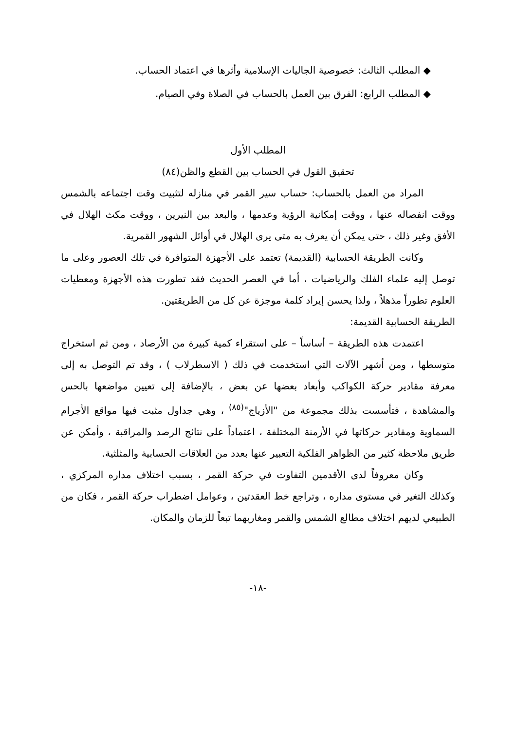◆ المطلب الثالث: خصوصية الجاليات الإسلامية وأثرها في اعتماد الحساب.
◆ المطلب الرابع: الفرق بين العمل بالحساب في الصلاة وفي الصيام.
المطلب الأول
تحقيق القول في الحساب بين القطع والظن(٨٤)
المراد من العمل بالحساب: حساب سير القمر في منازله لتثبيت وقت اجتماعه بالشمس ووقت انفصاله عنها ، ووقت إمكانية الرؤية وعدمها ، والبعد بين النيرين ، ووقت مكث الهلال في الأفق وغير ذلك ، حتى يمكن أن يعرف به متى يرى الهلال في أوائل الشهور القمرية.
وكانت الطريقة الحسابية (القديمة) تعتمد على الأجهزة المتوافرة في تلك العصور وعلى ما توصل إليه علماء الفلك والرياضيات ، أما في العصر الحديث فقد تطورت هذه الأجهزة ومعطيات العلوم تطوراً مذهلاً ، ولذا يحسن إيراد كلمة موجزة عن كل من الطريقتين.
الطريقة الحسابية القديمة:
اعتمدت هذه الطريقة – أساساً – على استقراء كمية كبيرة من الأرصاد ، ومن ثم استخراج متوسطها ، ومن أشهر الآلات التي استخدمت في ذلك ( الاسطرلاب ) ، وقد تم التوصل به إلى معرفة مقادير حركة الكواكب وأبعاد بعضها عن بعض ، بالإضافة إلى تعيين مواضعها بالحس والمشاهدة ، فتأسست بذلك مجموعة من "الأزياج"<sup>(٨٥)</sup> ، وهي جداول مثبت فيها مواقع الأجرام السماوية ومقادير حركاتها في الأزمنة المختلفة ، اعتماداً على نتائج الرصد والمراقبة ، وأمكن عن طريق ملاحظة كثير من الظواهر الفلكية التعبير عنها بعدد من العلاقات الحسابية والمثلثية.
وكان معروفاً لدى الأقدمين التفاوت في حركة القمر ، بسبب اختلاف مداره المركزي ، وكذلك التغير في مستوى مداره ، وتراجع خط العقدتين ، وعوامل اضطراب حركة القمر ، فكان من الطبيعي لديهم اختلاف مطالع الشمس والقمر ومغاربهما تبعاً للزمان والمكان.
-١٨-